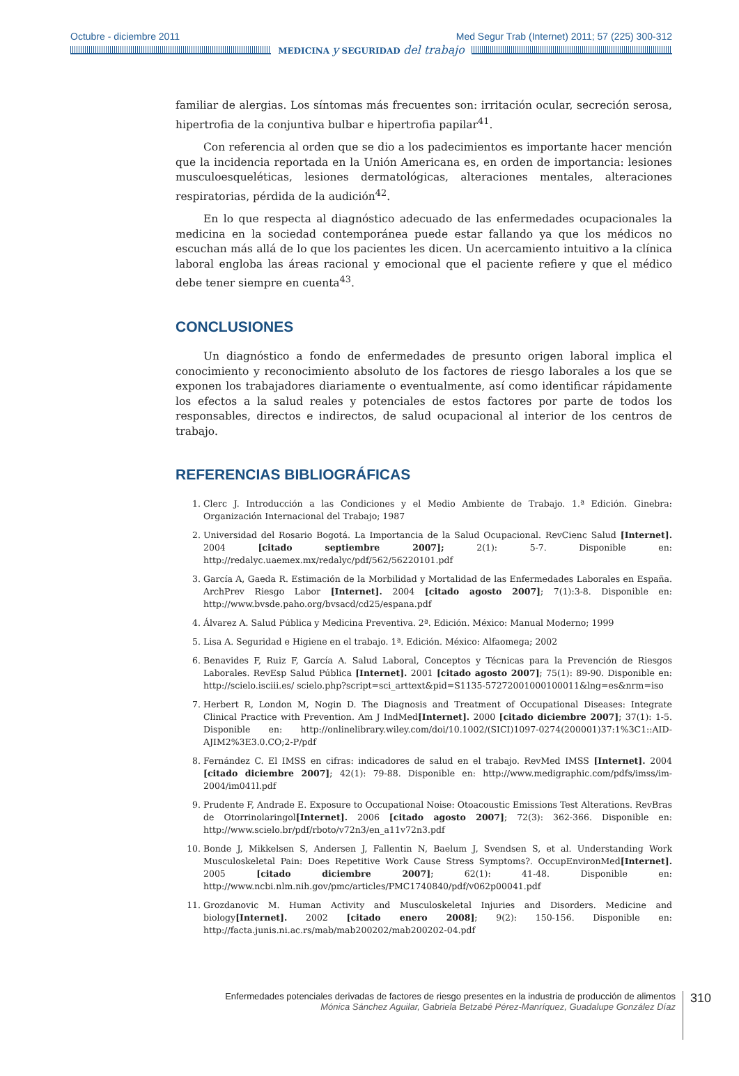Octubre - diciembre 2011 Med Segur Trab (Internet) 2011; 57 (225) 300-312
MEDICINA y SEGURIDAD del trabajo
familiar de alergias. Los síntomas más frecuentes son: irritación ocular, secreción serosa, hipertrofia de la conjuntiva bulbar e hipertrofia papilar<sup>41</sup>.
Con referencia al orden que se dio a los padecimientos es importante hacer mención que la incidencia reportada en la Unión Americana es, en orden de importancia: lesiones musculoesqueléticas, lesiones dermatológicas, alteraciones mentales, alteraciones respiratorias, pérdida de la audición<sup>42</sup>.
En lo que respecta al diagnóstico adecuado de las enfermedades ocupacionales la medicina en la sociedad contemporánea puede estar fallando ya que los médicos no escuchan más allá de lo que los pacientes les dicen. Un acercamiento intuitivo a la clínica laboral engloba las áreas racional y emocional que el paciente refiere y que el médico debe tener siempre en cuenta<sup>43</sup>.
CONCLUSIONES
Un diagnóstico a fondo de enfermedades de presunto origen laboral implica el conocimiento y reconocimiento absoluto de los factores de riesgo laborales a los que se exponen los trabajadores diariamente o eventualmente, así como identificar rápidamente los efectos a la salud reales y potenciales de estos factores por parte de todos los responsables, directos e indirectos, de salud ocupacional al interior de los centros de trabajo.
REFERENCIAS BIBLIOGRÁFICAS
1. Clerc J. Introducción a las Condiciones y el Medio Ambiente de Trabajo. 1.ª Edición. Ginebra: Organización Internacional del Trabajo; 1987
2. Universidad del Rosario Bogotá. La Importancia de la Salud Ocupacional. RevCienc Salud [Internet]. 2004 [citado septiembre 2007]; 2(1): 5-7. Disponible en: http://redalyc.uaemex.mx/redalyc/pdf/562/56220101.pdf
3. García A, Gaeda R. Estimación de la Morbilidad y Mortalidad de las Enfermedades Laborales en España. ArchPrev Riesgo Labor [Internet]. 2004 [citado agosto 2007]; 7(1):3-8. Disponible en: http://www.bvsde.paho.org/bvsacd/cd25/espana.pdf
4. Álvarez A. Salud Pública y Medicina Preventiva. 2ª. Edición. México: Manual Moderno; 1999
5. Lisa A. Seguridad e Higiene en el trabajo. 1ª. Edición. México: Alfaomega; 2002
6. Benavides F, Ruiz F, García A. Salud Laboral, Conceptos y Técnicas para la Prevención de Riesgos Laborales. RevEsp Salud Pública [Internet]. 2001 [citado agosto 2007]; 75(1): 89-90. Disponible en: http://scielo.isciii.es/ scielo.php?script=sci_arttext&pid=S1135-57272001000100011&lng=es&nrm=iso
7. Herbert R, London M, Nogin D. The Diagnosis and Treatment of Occupational Diseases: Integrate Clinical Practice with Prevention. Am J IndMed[Internet]. 2000 [citado diciembre 2007]; 37(1): 1-5. Disponible en: http://onlinelibrary.wiley.com/doi/10.1002/(SICI)1097-0274(200001)37:1%3C1::AID-AJIM2%3E3.0.CO;2-P/pdf
8. Fernández C. El IMSS en cifras: indicadores de salud en el trabajo. RevMed IMSS [Internet]. 2004 [citado diciembre 2007]; 42(1): 79-88. Disponible en: http://www.medigraphic.com/pdfs/imss/im-2004/im041l.pdf
9. Prudente F, Andrade E. Exposure to Occupational Noise: Otoacoustic Emissions Test Alterations. RevBras de Otorrinolaringol[Internet]. 2006 [citado agosto 2007]; 72(3): 362-366. Disponible en: http://www.scielo.br/pdf/rboto/v72n3/en_a11v72n3.pdf
10. Bonde J, Mikkelsen S, Andersen J, Fallentin N, Baelum J, Svendsen S, et al. Understanding Work Musculoskeletal Pain: Does Repetitive Work Cause Stress Symptoms?. OccupEnvironMed[Internet]. 2005 [citado diciembre 2007]; 62(1): 41-48. Disponible en: http://www.ncbi.nlm.nih.gov/pmc/articles/PMC1740840/pdf/v062p00041.pdf
11. Grozdanovic M. Human Activity and Musculoskeletal Injuries and Disorders. Medicine and biology[Internet]. 2002 [citado enero 2008]; 9(2): 150-156. Disponible en: http://facta.junis.ni.ac.rs/mab/mab200202/mab200202-04.pdf
Enfermedades potenciales derivadas de factores de riesgo presentes en la industria de producción de alimentos
Mónica Sánchez Aguilar, Gabriela Betzabé Pérez-Manríquez, Guadalupe González Díaz
310